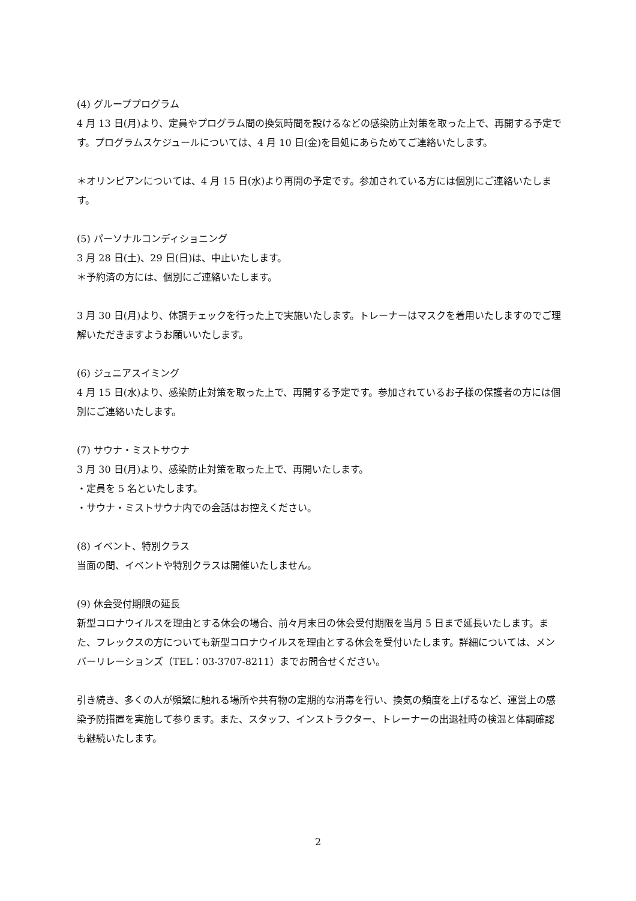(4) グループプログラム
4 月 13 日(月)より、定員やプログラム間の換気時間を設けるなどの感染防止対策を取った上で、再開する予定です。プログラムスケジュールについては、4 月 10 日(金)を目処にあらためてご連絡いたします。
＊オリンピアンについては、4 月 15 日(水)より再開の予定です。参加されている方には個別にご連絡いたします。
(5) パーソナルコンディショニング
3 月 28 日(土)、29 日(日)は、中止いたします。
＊予約済の方には、個別にご連絡いたします。
3 月 30 日(月)より、体調チェックを行った上で実施いたします。トレーナーはマスクを着用いたしますのでご理解いただきますようお願いいたします。
(6) ジュニアスイミング
4 月 15 日(水)より、感染防止対策を取った上で、再開する予定です。参加されているお子様の保護者の方には個別にご連絡いたします。
(7) サウナ・ミストサウナ
3 月 30 日(月)より、感染防止対策を取った上で、再開いたします。
・定員を 5 名といたします。
・サウナ・ミストサウナ内での会話はお控えください。
(8) イベント、特別クラス
当面の間、イベントや特別クラスは開催いたしません。
(9) 休会受付期限の延長
新型コロナウイルスを理由とする休会の場合、前々月末日の休会受付期限を当月 5 日まで延長いたします。また、フレックスの方についても新型コロナウイルスを理由とする休会を受付いたします。詳細については、メンバーリレーションズ（TEL：03-3707-8211）までお問合せください。
引き続き、多くの人が頻繁に触れる場所や共有物の定期的な消毒を行い、換気の頻度を上げるなど、運営上の感染予防措置を実施して参ります。また、スタッフ、インストラクター、トレーナーの出退社時の検温と体調確認も継続いたします。
2